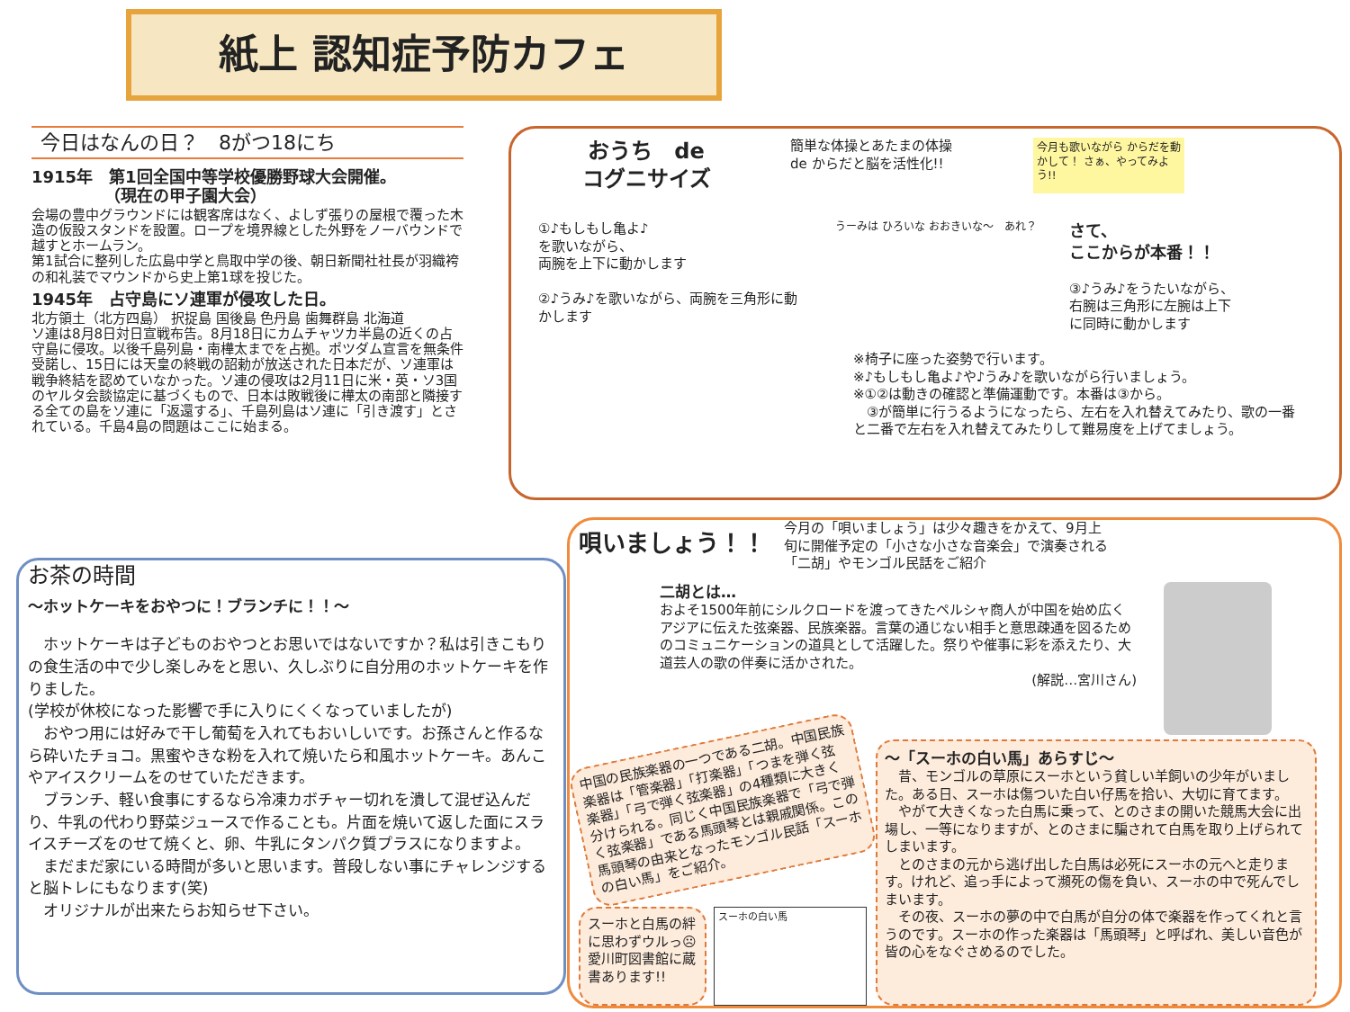紙上 認知症予防カフェ
今日はなんの日？　8がつ18にち
1915年　第1回全国中等学校優勝野球大会開催。
　　　　　（現在の甲子園大会）
会場の豊中グラウンドには観客席はなく、よしず張りの屋根で覆った木造の仮設スタンドを設置。ロープを境界線とした外野をノーバウンドで越すとホームラン。
第1試合に整列した広島中学と鳥取中学の後、朝日新聞社社長が羽織袴の和礼装でマウンドから史上第1球を投じた。
1945年　占守島にソ連軍が侵攻した日。
北方領土（北方四島） 択捉島 国後島 色丹島 歯舞群島 北海道
ソ連は8月8日対日宣戦布告。8月18日にカムチャツカ半島の近くの占守島に侵攻。以後千島列島・南樺太までを占拠。ポツダム宣言を無条件受諾し、15日には天皇の終戦の詔勅が放送された日本だが、ソ連軍は戦争終結を認めていなかった。ソ連の侵攻は2月11日に米・英・ソ3国のヤルタ会談協定に基づくもので、日本は敗戦後に樺太の南部と隣接する全ての島をソ連に「返還する」、千島列島はソ連に「引き渡す」とされている。千島4島の問題はここに始まる。
おうち　de
コグニサイズ
簡単な体操とあたまの体操
de からだと脳を活性化!!
今月も歌いながら からだを動かして！ さぁ、やってみよう!!
①♪もしもし亀よ♪
を歌いながら、
両腕を上下に動かします
②♪うみ♪を歌いながら、両腕を三角形に動かします
うーみは ひろいな おおきいな～　あれ？
さて、
ここからが本番！！
③♪うみ♪をうたいながら、右腕は三角形に左腕は上下に同時に動かします
※椅子に座った姿勢で行います。
※♪もしもし亀よ♪や♪うみ♪を歌いながら行いましょう。
※①②は動きの確認と準備運動です。本番は③から。
　③が簡単に行うるようになったら、左右を入れ替えてみたり、歌の一番と二番で左右を入れ替えてみたりして難易度を上げてましょう。
お茶の時間
～ホットケーキをおやつに！ブランチに！！～
　ホットケーキは子どものおやつとお思いではないですか？私は引きこもりの食生活の中で少し楽しみをと思い、久しぶりに自分用のホットケーキを作りました。
(学校が休校になった影響で手に入りにくくなっていましたが)
　おやつ用には好みで干し葡萄を入れてもおいしいです。お孫さんと作るなら砕いたチョコ。黒蜜やきな粉を入れて焼いたら和風ホットケーキ。あんこやアイスクリームをのせていただきます。
　ブランチ、軽い食事にするなら冷凍カボチャー切れを潰して混ぜ込んだり、牛乳の代わり野菜ジュースで作ることも。片面を焼いて返した面にスライスチーズをのせて焼くと、卵、牛乳にタンパク質プラスになりますよ。
　まだまだ家にいる時間が多いと思います。普段しない事にチャレンジすると脳トレにもなります(笑)
　オリジナルが出来たらお知らせ下さい。
唄いましょう！！
今月の「唄いましょう」は少々趣きをかえて、9月上旬に開催予定の「小さな小さな音楽会」で演奏される「二胡」やモンゴル民話をご紹介
二胡とは…
およそ1500年前にシルクロードを渡ってきたペルシャ商人が中国を始め広くアジアに伝えた弦楽器、民族楽器。言葉の通じない相手と意思疎通を図るためのコミュニケーションの道具として活躍した。祭りや催事に彩を添えたり、大道芸人の歌の伴奏に活かされた。
(解説…宮川さん)
中国の民族楽器の一つである二胡。中国民族楽器は「管楽器」「打楽器」「つまを弾く弦楽器」「弓で弾く弦楽器」の4種類に大きく分けられる。同じく中国民族楽器で「弓で弾く弦楽器」である馬頭琴とは親戚関係。この馬頭琴の由来となったモンゴル民話「スーホの白い馬」をご紹介。
スーホと白馬の絆に思わずウルっ☹ 愛川町図書館に蔵書あります!!
スーホの白い馬
～「スーホの白い馬」あらすじ～
　昔、モンゴルの草原にスーホという貧しい羊飼いの少年がいました。ある日、スーホは傷ついた白い仔馬を拾い、大切に育てます。
　やがて大きくなった白馬に乗って、とのさまの開いた競馬大会に出場し、一等になりますが、とのさまに騙されて白馬を取り上げられてしまいます。
　とのさまの元から逃げ出した白馬は必死にスーホの元へと走ります。けれど、追っ手によって瀕死の傷を負い、スーホの中で死んでしまいます。
　その夜、スーホの夢の中で白馬が自分の体で楽器を作ってくれと言うのです。スーホの作った楽器は「馬頭琴」と呼ばれ、美しい音色が皆の心をなぐさめるのでした。